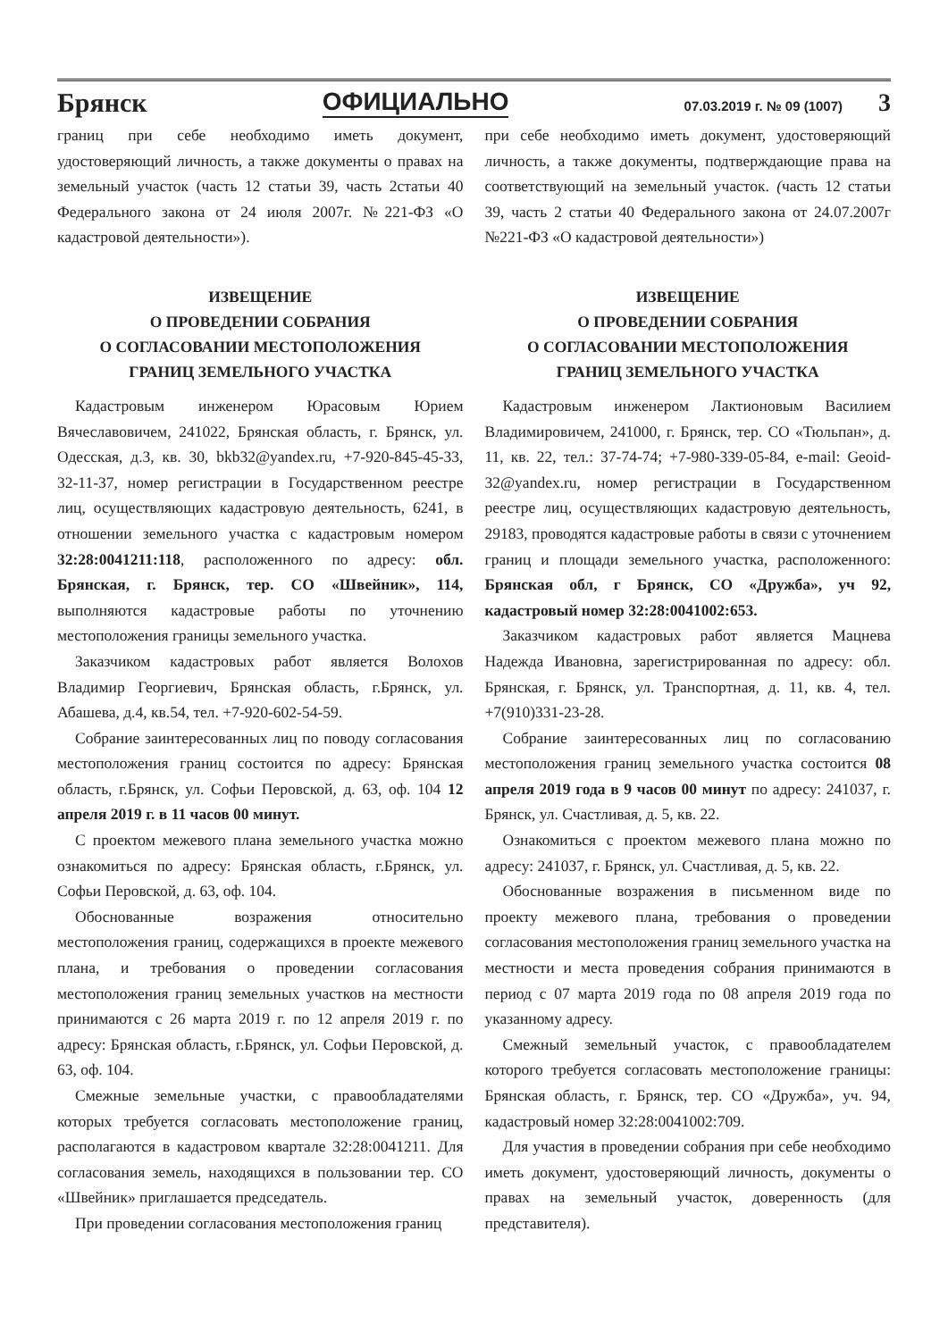Брянск ОФИЦИАЛЬНО 07.03.2019 г. № 09 (1007) 3
границ при себе необходимо иметь документ, удостоверяющий личность, а также документы о правах на земельный участок (часть 12 статьи 39, часть 2статьи 40 Федерального закона от 24 июля 2007г. №221-ФЗ «О кадастровой деятельности»).
ИЗВЕЩЕНИЕ
О ПРОВЕДЕНИИ СОБРАНИЯ
О СОГЛАСОВАНИИ МЕСТОПОЛОЖЕНИЯ
ГРАНИЦ ЗЕМЕЛЬНОГО УЧАСТКА
Кадастровым инженером Юрасовым Юрием Вячеславовичем, 241022, Брянская область, г. Брянск, ул. Одесская, д.3, кв. 30, bkb32@yandex.ru, +7-920-845-45-33, 32-11-37, номер регистрации в Государственном реестре лиц, осуществляющих кадастровую деятельность, 6241, в отношении земельного участка с кадастровым номером 32:28:0041211:118, расположенного по адресу: обл. Брянская, г. Брянск, тер. СО «Швейник», 114, выполняются кадастровые работы по уточнению местоположения границы земельного участка.
Заказчиком кадастровых работ является Волохов Владимир Георгиевич, Брянская область, г.Брянск, ул. Абашева, д.4, кв.54, тел. +7-920-602-54-59.
Собрание заинтересованных лиц по поводу согласования местоположения границ состоится по адресу: Брянская область, г.Брянск, ул. Софьи Перовской, д. 63, оф. 104 12 апреля 2019 г. в 11 часов 00 минут.
С проектом межевого плана земельного участка можно ознакомиться по адресу: Брянская область, г.Брянск, ул. Софьи Перовской, д. 63, оф. 104.
Обоснованные возражения относительно местоположения границ, содержащихся в проекте межевого плана, и требования о проведении согласования местоположения границ земельных участков на местности принимаются с 26 марта 2019 г. по 12 апреля 2019 г. по адресу: Брянская область, г.Брянск, ул. Софьи Перовской, д. 63, оф. 104.
Смежные земельные участки, с правообладателями которых требуется согласовать местоположение границ, располагаются в кадастровом квартале 32:28:0041211. Для согласования земель, находящихся в пользовании тер. СО «Швейник» приглашается председатель.
При проведении согласования местоположения границ
при себе необходимо иметь документ, удостоверяющий личность, а также документы, подтверждающие права на соответствующий на земельный участок. (часть 12 статьи 39, часть 2 статьи 40 Федерального закона от 24.07.2007г №221-ФЗ «О кадастровой деятельности»)
ИЗВЕЩЕНИЕ
О ПРОВЕДЕНИИ СОБРАНИЯ
О СОГЛАСОВАНИИ МЕСТОПОЛОЖЕНИЯ
ГРАНИЦ ЗЕМЕЛЬНОГО УЧАСТКА
Кадастровым инженером Лактионовым Василием Владимировичем, 241000, г. Брянск, тер. СО «Тюльпан», д. 11, кв. 22, тел.: 37-74-74; +7-980-339-05-84, e-mail: Geoid-32@yandex.ru, номер регистрации в Государственном реестре лиц, осуществляющих кадастровую деятельность, 29183, проводятся кадастровые работы в связи с уточнением границ и площади земельного участка, расположенного: Брянская обл, г Брянск, СО «Дружба», уч 92, кадастровый номер 32:28:0041002:653.
Заказчиком кадастровых работ является Мацнева Надежда Ивановна, зарегистрированная по адресу: обл. Брянская, г. Брянск, ул. Транспортная, д. 11, кв. 4, тел. +7(910)331-23-28.
Собрание заинтересованных лиц по согласованию местоположения границ земельного участка состоится 08 апреля 2019 года в 9 часов 00 минут по адресу: 241037, г. Брянск, ул. Счастливая, д. 5, кв. 22.
Ознакомиться с проектом межевого плана можно по адресу: 241037, г. Брянск, ул. Счастливая, д. 5, кв. 22.
Обоснованные возражения в письменном виде по проекту межевого плана, требования о проведении согласования местоположения границ земельного участка на местности и места проведения собрания принимаются в период с 07 марта 2019 года по 08 апреля 2019 года по указанному адресу.
Смежный земельный участок, с правообладателем которого требуется согласовать местоположение границы: Брянская область, г. Брянск, тер. СО «Дружба», уч. 94, кадастровый номер 32:28:0041002:709.
Для участия в проведении собрания при себе необходимо иметь документ, удостоверяющий личность, документы о правах на земельный участок, доверенность (для представителя).